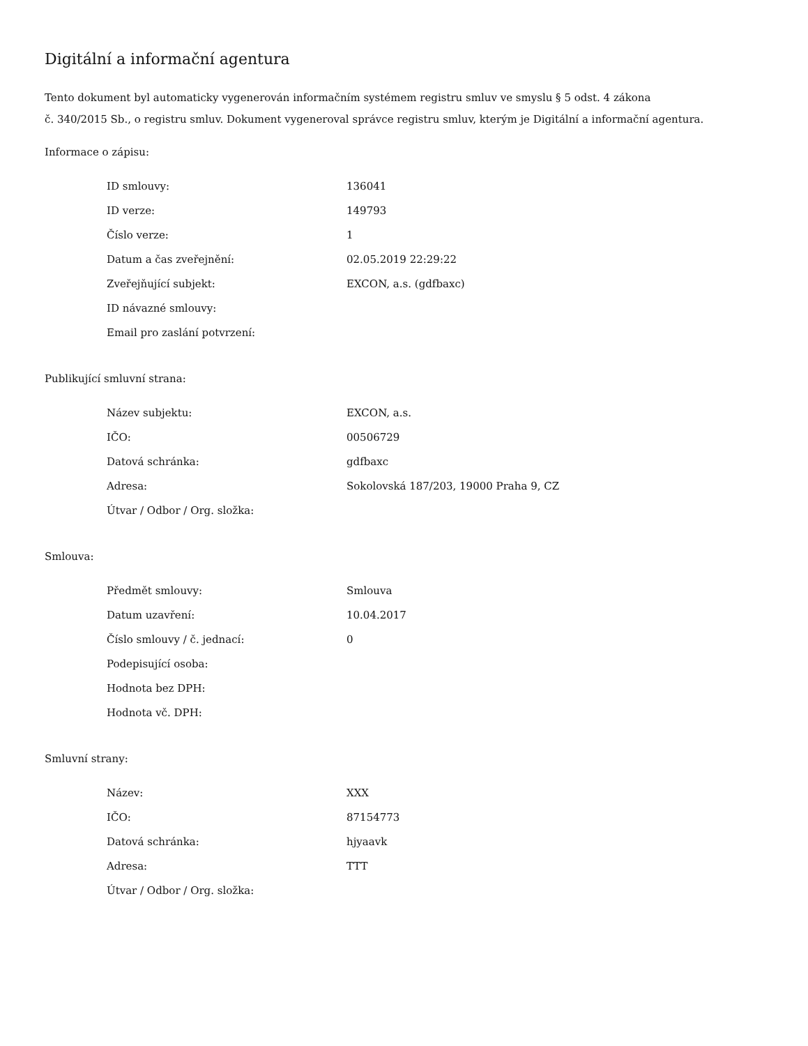Digitální a informační agentura
Tento dokument byl automaticky vygenerován informačním systémem registru smluv ve smyslu § 5 odst. 4 zákona
č. 340/2015 Sb., o registru smluv. Dokument vygeneroval správce registru smluv, kterým je Digitální a informační agentura.
Informace o zápisu:
| ID smlouvy: | 136041 |
| ID verze: | 149793 |
| Číslo verze: | 1 |
| Datum a čas zveřejnění: | 02.05.2019 22:29:22 |
| Zveřejňující subjekt: | EXCON, a.s. (gdfbaxc) |
| ID návazné smlouvy: | |
| Email pro zaslání potvrzení: | |
Publikující smluvní strana:
| Název subjektu: | EXCON, a.s. |
| IČO: | 00506729 |
| Datová schránka: | gdfbaxc |
| Adresa: | Sokolovská 187/203, 19000 Praha 9, CZ |
| Útvar / Odbor / Org. složka: | |
Smlouva:
| Předmět smlouvy: | Smlouva |
| Datum uzavření: | 10.04.2017 |
| Číslo smlouvy / č. jednací: | 0 |
| Podepisující osoba: | |
| Hodnota bez DPH: | |
| Hodnota vč. DPH: | |
Smluvní strany:
| Název: | XXX |
| IČO: | 87154773 |
| Datová schránka: | hjyaavk |
| Adresa: | TTT |
| Útvar / Odbor / Org. složka: | |